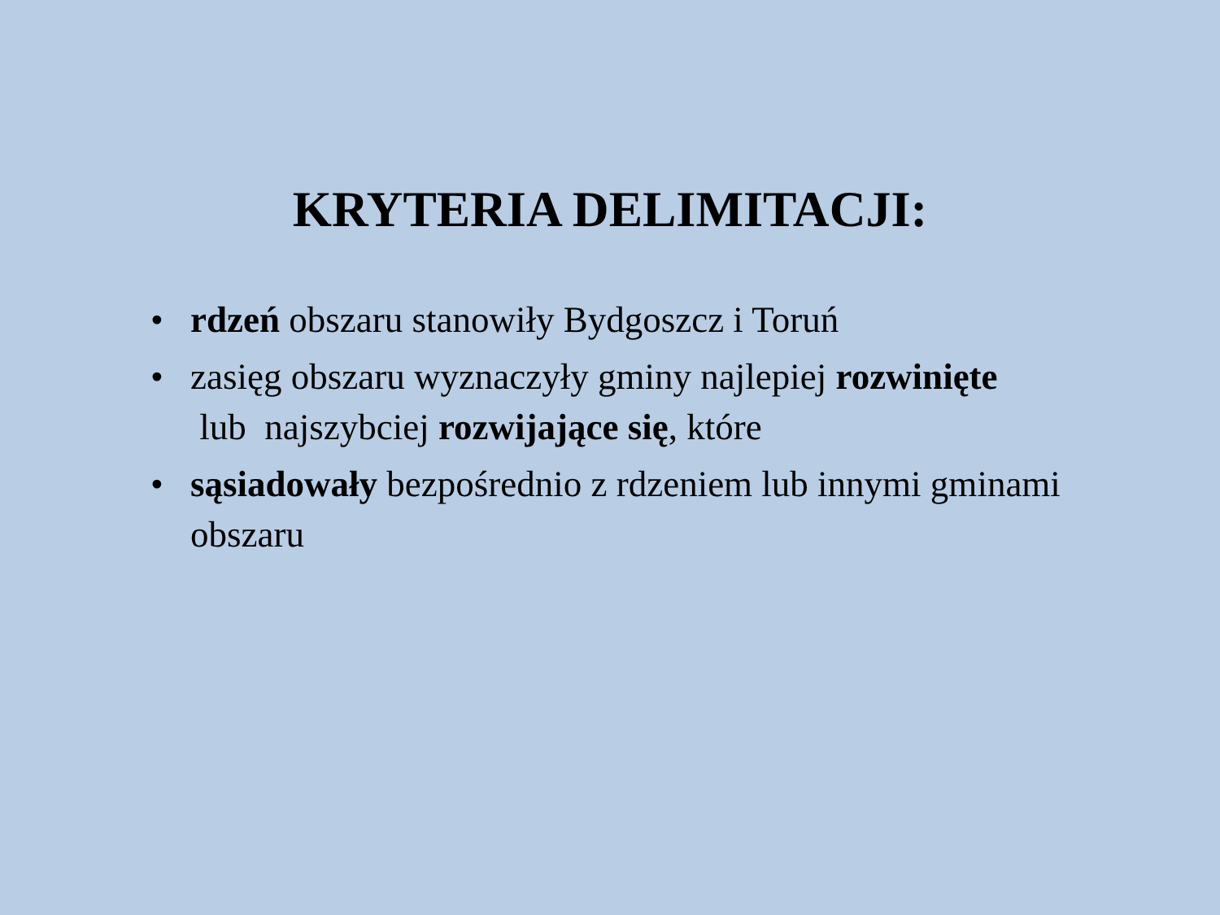KRYTERIA DELIMITACJI:
• rdzeń obszaru stanowiły Bydgoszcz i Toruń
• zasięg obszaru wyznaczyły gminy najlepiej rozwinięte
lub najszybciej rozwijające się, które
• sąsiadowały bezpośrednio z rdzeniem lub innymi gminami obszaru